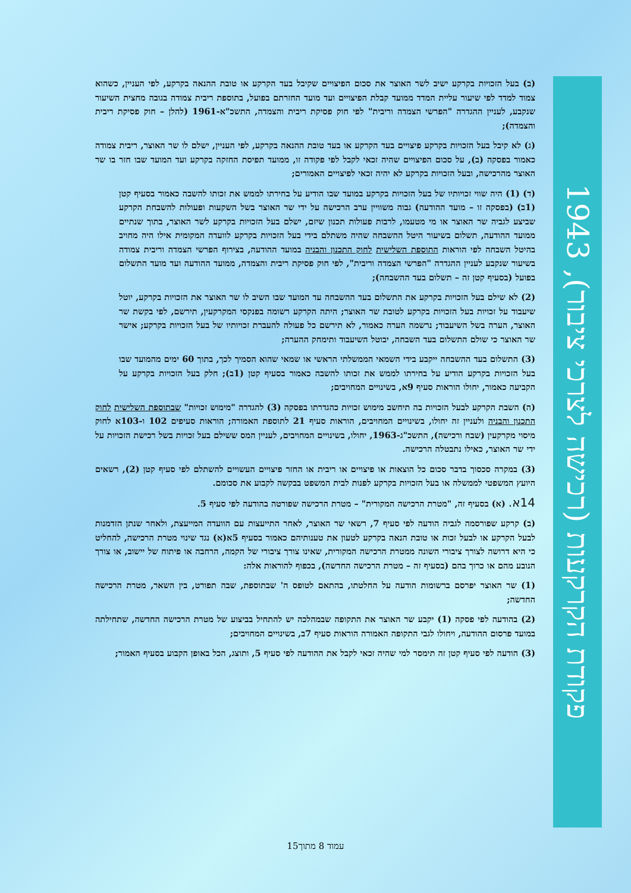פקודת הקרקעות (רכישה לצרכי ציבור), 1943
(ב) בעל הזכויות בקרקע ישיב לשר האוצר את סכום הפיצויים שקיבל בעד הקרקע או טובת ההנאה בקרקע, לפי העניין, כשהוא צמוד למדד לפי שיעור עליית המדד ממועד קבלת הפיצויים ועד מועד החזרתם בפועל, בתוספת ריבית צמודה בגובה מחצית השיעור שנקבע, לעניין ההגדרה "הפרשי הצמדה וריבית" לפי חוק פסיקת ריבית והצמדה, התשכ"א-1961 (להלן – חוק פסיקת ריבית והצמדה);
(ג) לא קיבל בעל הזכויות בקרקע פיצויים בעד הקרקע או בעד טובת ההנאה בקרקע, לפי העניין, ישלם לו שר האוצר, ריבית צמודה כאמור בפסקה (ב), על סכום הפיצויים שהיה זכאי לקבל לפי פקודה זו, ממועד תפיסת החזקה בקרקע ועד המועד שבו חזר בו שר האוצר מהרכישה, ובעל הזכויות בקרקע לא יהיה זכאי לפיצויים האמורים;
(ד) (1) היה שווי זכויותיו של בעל הזכויות בקרקע במועד שבו הודיע על בחירתו לממש את זכותו להשבה כאמור בסעיף קטן (1ב) (בפסקה זו – מועד ההודעה) גבוה משוויין ערב הרכישה על ידי שר האוצר בשל השקעות ופעולות להשבחת הקרקע שביצע לגביה שר האוצר או מי מטעמו, לרבות פעולות תכנון שיזם, ישלם בעל הזכויות בקרקע לשר האוצר, בתוך שנתיים ממועד ההודעה, תשלום בשיעור היטל ההשבחה שהיה משתלם בידי בעל הזכויות בקרקע לוועדה המקומית אילו היה מחויב בהיטל השבחה לפי הוראות התוספת השלישית לחוק התכנון והבניה במועד ההודעה, בצירוף הפרשי הצמדה וריבית צמודה בשיעור שנקבע לעניין ההגדרה "הפרשי הצמדה וריבית", לפי חוק פסיקת ריבית והצמדה, ממועד ההודעה ועד מועד התשלום בפועל (בסעיף קטן זה – תשלום בעד ההשבחה);
(2) לא שילם בעל הזכויות בקרקע את התשלום בעד ההשבחה עד המועד שבו השיב לו שר האוצר את הזכויות בקרקע, יוטל שיעבוד על זכויות בעל הזכויות בקרקע לטובת שר האוצר; היתה הקרקע רשומה בפנקסי המקרקעין, תירשם, לפי בקשת שר האוצר, הערה בשל השיעבוד; נרשמה הערה כאמור, לא תירשם כל פעולה להעברת זכויותיו של בעל הזכויות בקרקע; אישר שר האוצר כי שולם התשלום בעד השבחה, יבוטל השיעבוד ותימחק ההערה;
(3) התשלום בעד ההשבחה ייקבע בידי השמאי הממשלתי הראשי או שמאי שהוא הסמיך לכך, בתוך 60 ימים מהמועד שבו בעל הזכויות בקרקע הודיע על בחירתו לממש את זכותו להשבה כאמור בסעיף קטן (1ב); חלק בעל הזכויות בקרקע על הקביעה כאמור, יחולו הוראות סעיף 9א, בשינויים המחויבים;
(ה) השבת הקרקע לבעל הזכויות בה תיחשב מימוש זכויות כהגדרתו בפסקה (3) להגדרה "מימוש זכויות" שבתוספת השלישית לחוק התכנון והבניה ולעניין זה יחולו, בשינויים המחויבים, הוראות סעיף 21 לתוספת האמורה; הוראות סעיפים 102 ו-103א לחוק מיסוי מקרקעין (שבח ורכישה), התשכ"ג-1963, יחולו, בשינויים המחויבים, לעניין המס ששילם בעל זכויות בשל רכישת הזכויות על ידי שר האוצר, כאילו נתבטלה הרכישה.
(3) במקרה סכסוך בדבר סכום כל הוצאות או פיצויים או ריבית או החזר פיצויים העשויים להשתלם לפי סעיף קטן (2), רשאים היועץ המשפטי לממשלה או בעל הזכויות בקרקע לפנות לבית המשפט בבקשה לקבוע את סכומם.
14א. (א) בסעיף זה, "מטרת הרכישה המקורית" – מטרת הרכישה שפורטה בהודעה לפי סעיף 5.
(ב) קרקע שפורסמה לגביה הודעה לפי סעיף 7, רשאי שר האוצר, לאחר התייעצות עם הוועדה המייעצת, ולאחר שנתן הזדמנות לבעל הקרקע או לבעל זכות או טובת הנאה בקרקע לטעון את טענותיהם כאמור בסעיף 5א(א) נגד שינוי מטרת הרכישה, להחליט כי היא דרושה לצורך ציבורי השונה ממטרת הרכישה המקורית, שאינו צורך ציבורי של הקמה, הרחבה או פיתוח של יישוב, או צורך הנובע מהם או כרוך בהם (בסעיף זה – מטרת הרכישה החדשה), בכפוף להוראות אלה:
(1) שר האוצר יפרסם ברשומות הודעה על החלטתו, בהתאם לטופס ה' שבתוספת, שבה תפורט, בין השאר, מטרת הרכישה החדשה;
(2) בהודעה לפי פסקה (1) יקבע שר האוצר את התקופה שבמהלכה יש להתחיל בביצוע של מטרת הרכישה החדשה, שתחילתה במועד פרסום ההודעה, ויחולו לגבי התקופה האמורה הוראות סעיף 7ב, בשינויים המחויבים;
(3) הודעה לפי סעיף קטן זה תימסר למי שהיה זכאי לקבל את ההודעה לפי סעיף 5, ותוצג, הכל באופן הקבוע בסעיף האמור;
עמוד 8 מתוך15